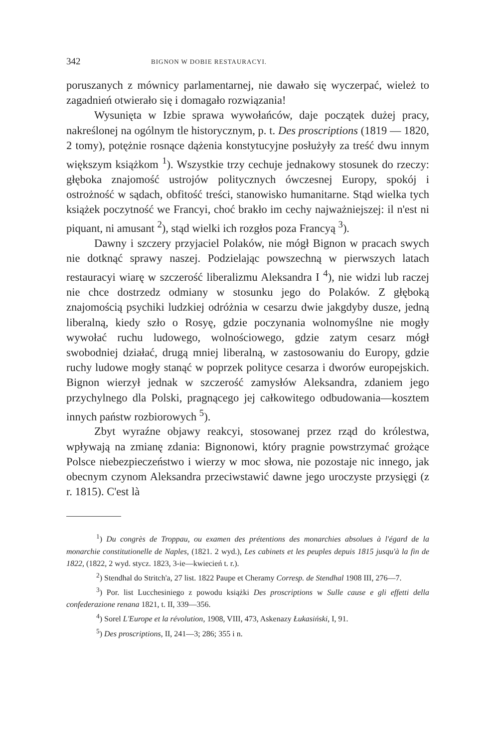342 BIGNON W DOBIE RESTAURACYI.
poruszanych z mównicy parlamentarnej, nie dawało się wyczerpać, wieleż to zagadnień otwierało się i domagało rozwiązania!
Wysunięta w Izbie sprawa wywołańców, daje początek dużej pracy, nakreślonej na ogólnym tle historycznym, p. t. Des proscriptions (1819 — 1820, 2 tomy), potężnie rosnące dążenia konstytucyjne posłużyły za treść dwu innym większym książkom <sup>1</sup>). Wszystkie trzy cechuje jednakowy stosunek do rzeczy: głęboka znajomość ustrojów politycznych ówczesnej Europy, spokój i ostrożność w sądach, obfitość treści, stanowisko humanitarne. Stąd wielka tych książek poczytność we Francyi, choć brakło im cechy najważniejszej: il n'est ni piquant, ni amusant <sup>2</sup>), stąd wielki ich rozgłos poza Francyą <sup>3</sup>).
Dawny i szczery przyjaciel Polaków, nie mógł Bignon w pracach swych nie dotknąć sprawy naszej. Podzielając powszechną w pierwszych latach restauracyi wiarę w szczerość liberalizmu Aleksandra I <sup>4</sup>), nie widzi lub raczej nie chce dostrzedz odmiany w stosunku jego do Polaków. Z głęboką znajomością psychiki ludzkiej odróżnia w cesarzu dwie jakgdyby dusze, jedną liberalną, kiedy szło o Rosyę, gdzie poczynania wolnomyślne nie mogły wywołać ruchu ludowego, wolnościowego, gdzie zatym cesarz mógł swobodniej działać, drugą mniej liberalną, w zastosowaniu do Europy, gdzie ruchy ludowe mogły stanąć w poprzek polityce cesarza i dworów europejskich. Bignon wierzył jednak w szczerość zamysłów Aleksandra, zdaniem jego przychylnego dla Polski, pragnącego jej całkowitego odbudowania—kosztem innych państw rozbiorowych <sup>5</sup>).
Zbyt wyraźne objawy reakcyi, stosowanej przez rząd do królestwa, wpływają na zmianę zdania: Bignonowi, który pragnie powstrzymać grożące Polsce niebezpieczeństwo i wierzy w moc słowa, nie pozostaje nic innego, jak obecnym czynom Aleksandra przeciwstawić dawne jego uroczyste przysięgi (z r. 1815). C'est là
<sup>1</sup>) Du congrès de Troppau, ou examen des prétentions des monarchies absolues à l'égard de la monarchie constitutionelle de Naples, (1821. 2 wyd.), Les cabinets et les peuples depuis 1815 jusqu'à la fin de 1822, (1822, 2 wyd. stycz. 1823, 3-ie—kwiecień t. r.).
<sup>2</sup>) Stendhal do Stritch'a, 27 list. 1822 Paupe et Cheramy Corresp. de Stendhal 1908 III, 276—7.
<sup>3</sup>) Por. list Lucchesiniego z powodu książki Des proscriptions w Sulle cause e gli effetti della confederazione renana 1821, t. II, 339—356.
<sup>4</sup>) Sorel L'Europe et la révolution, 1908, VIII, 473, Askenazy Łukasiński, I, 91.
<sup>5</sup>) Des proscriptions, II, 241—3; 286; 355 i n.